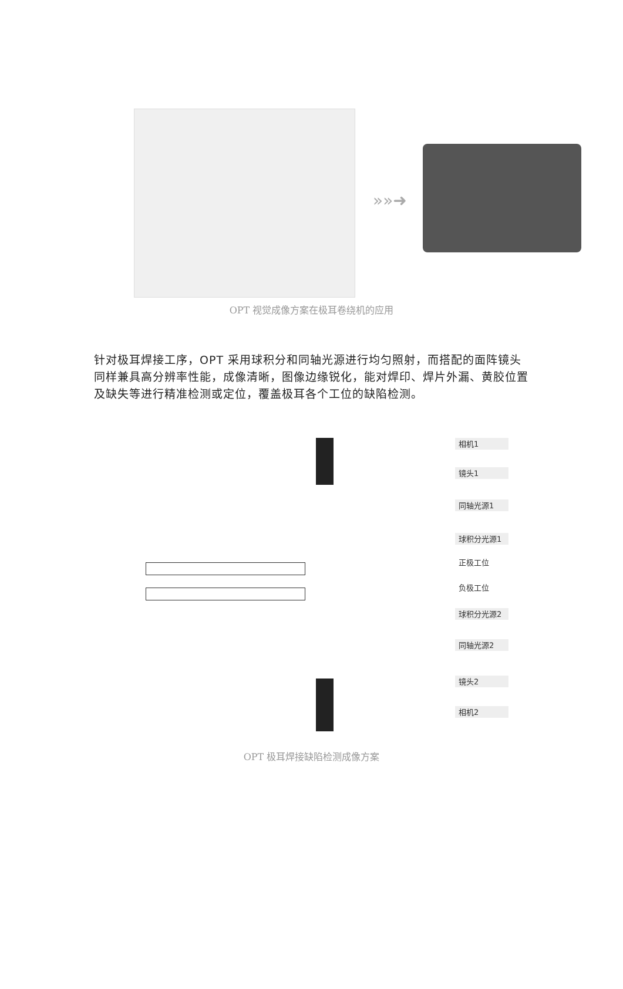»»➜
OPT 视觉成像方案在极耳卷绕机的应用
针对极耳焊接工序，OPT 采用球积分和同轴光源进行均匀照射，而搭配的面阵镜头同样兼具高分辨率性能，成像清晰，图像边缘锐化，能对焊印、焊片外漏、黄胶位置及缺失等进行精准检测或定位，覆盖极耳各个工位的缺陷检测。
相机1
镜头1
同轴光源1
球积分光源1
正极工位
负极工位
球积分光源2
同轴光源2
镜头2
相机2
OPT 极耳焊接缺陷检测成像方案